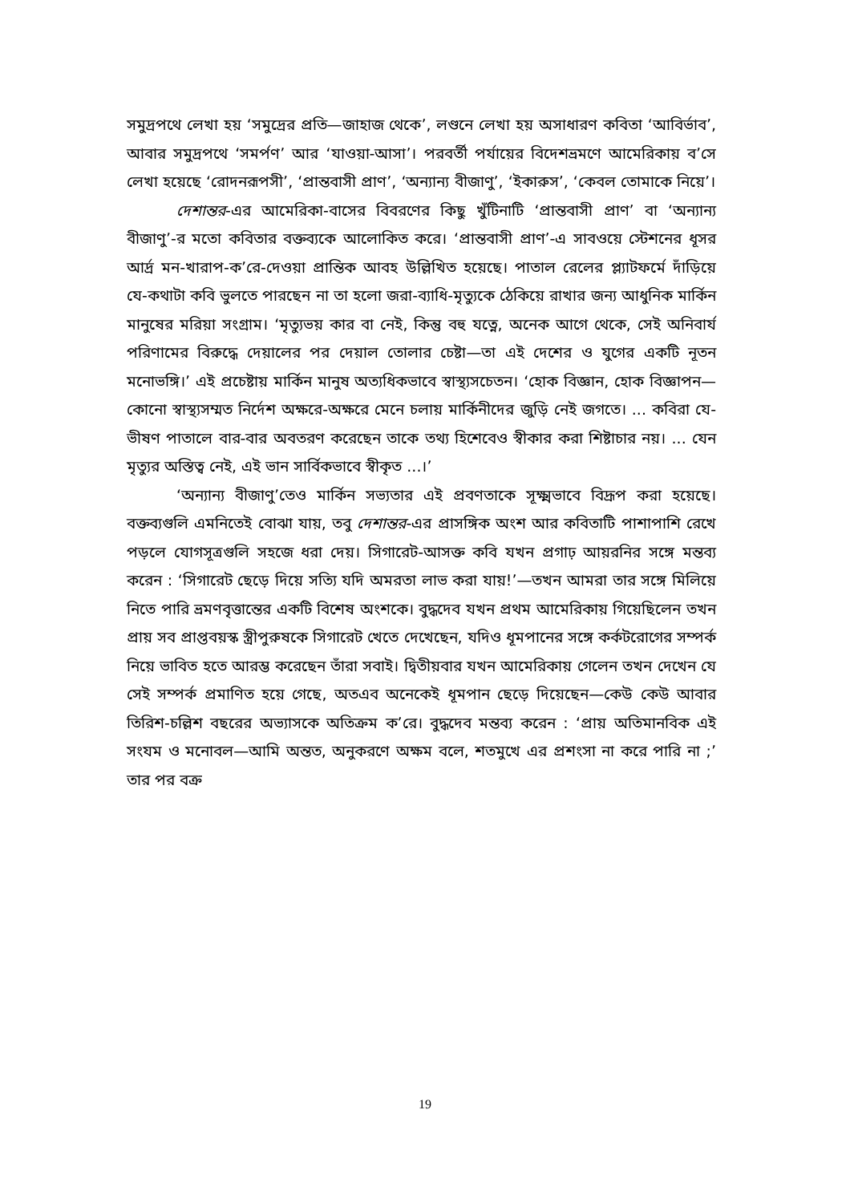সমুদ্রপথে লেখা হয় ‘সমুদ্রের প্রতি—জাহাজ থেকে’, লণ্ডনে লেখা হয় অসাধারণ কবিতা ‘আবির্ভাব’, আবার সমুদ্রপথে ‘সমর্পণ’ আর ‘যাওয়া-আসা’। পরবর্তী পর্যায়ের বিদেশভ্রমণে আমেরিকায় ব’সে লেখা হয়েছে ‘রোদনরূপসী’, ‘প্রান্তবাসী প্রাণ’, ‘অন্যান্য বীজাণু’, ‘ইকারুস’, ‘কেবল তোমাকে নিয়ে’।
দেশান্তর-এর আমেরিকা-বাসের বিবরণের কিছু খুঁটিনাটি ‘প্রান্তবাসী প্রাণ’ বা ‘অন্যান্য বীজাণু’-র মতো কবিতার বক্তব্যকে আলোকিত করে। ‘প্রান্তবাসী প্রাণ’-এ সাবওয়ে স্টেশনের ধূসর আর্দ্র মন-খারাপ-ক’রে-দেওয়া প্রান্তিক আবহ উল্লিখিত হয়েছে। পাতাল রেলের প্ল্যাটফর্মে দাঁড়িয়ে যে-কথাটা কবি ভুলতে পারছেন না তা হলো জরা-ব্যাধি-মৃত্যুকে ঠেকিয়ে রাখার জন্য আধুনিক মার্কিন মানুষের মরিয়া সংগ্রাম। ‘মৃত্যুভয় কার বা নেই, কিন্তু বহু যত্নে, অনেক আগে থেকে, সেই অনিবার্য পরিণামের বিরুদ্ধে দেয়ালের পর দেয়াল তোলার চেষ্টা—তা এই দেশের ও যুগের একটি নূতন মনোভঙ্গি।’ এই প্রচেষ্টায় মার্কিন মানুষ অত্যধিকভাবে স্বাস্থ্যসচেতন। ‘হোক বিজ্ঞান, হোক বিজ্ঞাপন—কোনো স্বাস্থ্যসম্মত নির্দেশ অক্ষরে-অক্ষরে মেনে চলায় মার্কিনীদের জুড়ি নেই জগতে। ... কবিরা যে-ভীষণ পাতালে বার-বার অবতরণ করেছেন তাকে তথ্য হিশেবেও স্বীকার করা শিষ্টাচার নয়। ... যেন মৃত্যুর অস্তিত্ব নেই, এই ভান সার্বিকভাবে স্বীকৃত ...।’
‘অন্যান্য বীজাণু’তেও মার্কিন সভ্যতার এই প্রবণতাকে সূক্ষ্মভাবে বিদ্রূপ করা হয়েছে। বক্তব্যগুলি এমনিতেই বোঝা যায়, তবু দেশান্তর-এর প্রাসঙ্গিক অংশ আর কবিতাটি পাশাপাশি রেখে পড়লে যোগসূত্রগুলি সহজে ধরা দেয়। সিগারেট-আসক্ত কবি যখন প্রগাঢ় আয়রনির সঙ্গে মন্তব্য করেন : ‘সিগারেট ছেড়ে দিয়ে সত্যি যদি অমরতা লাভ করা যায়!’—তখন আমরা তার সঙ্গে মিলিয়ে নিতে পারি ভ্রমণবৃত্তান্তের একটি বিশেষ অংশকে। বুদ্ধদেব যখন প্রথম আমেরিকায় গিয়েছিলেন তখন প্রায় সব প্রাপ্তবয়স্ক স্ত্রীপুরুষকে সিগারেট খেতে দেখেছেন, যদিও ধূমপানের সঙ্গে কর্কটরোগের সম্পর্ক নিয়ে ভাবিত হতে আরম্ভ করেছেন তাঁরা সবাই। দ্বিতীয়বার যখন আমেরিকায় গেলেন তখন দেখেন যে সেই সম্পর্ক প্রমাণিত হয়ে গেছে, অতএব অনেকেই ধূমপান ছেড়ে দিয়েছেন—কেউ কেউ আবার তিরিশ-চল্লিশ বছরের অভ্যাসকে অতিক্রম ক’রে। বুদ্ধদেব মন্তব্য করেন : ‘প্রায় অতিমানবিক এই সংযম ও মনোবল—আমি অন্তত, অনুকরণে অক্ষম বলে, শতমুখে এর প্রশংসা না করে পারি না ;’ তার পর বক্র
19